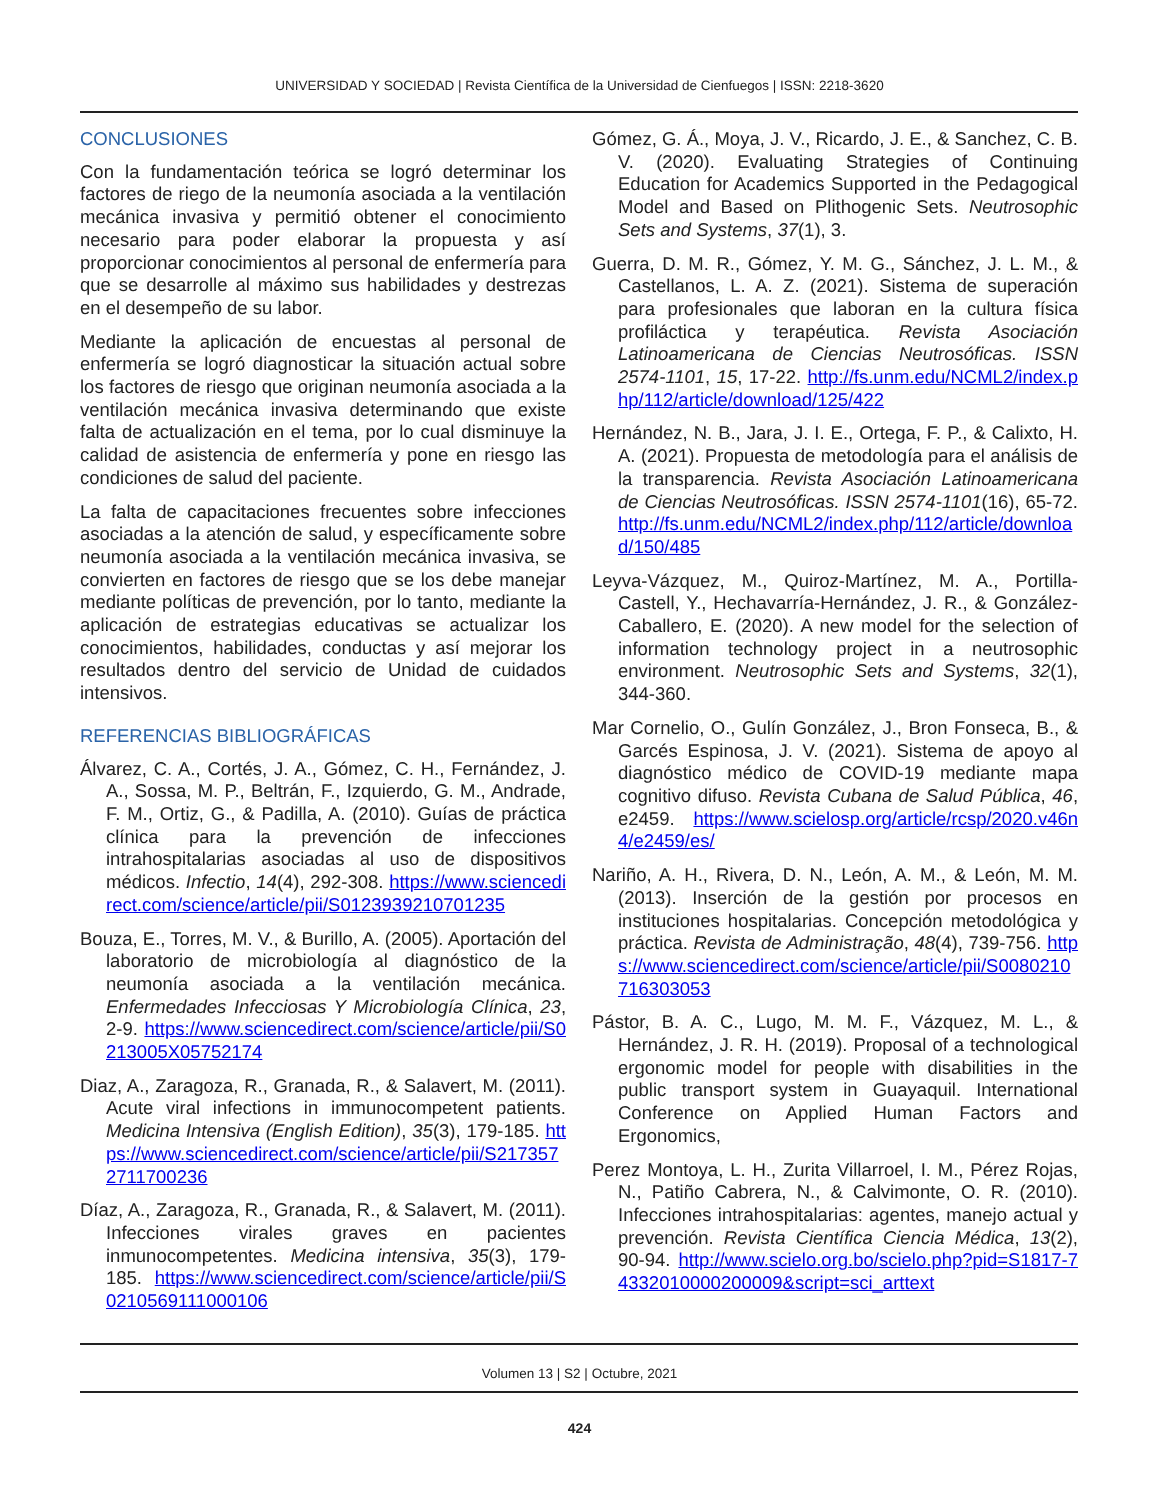UNIVERSIDAD Y SOCIEDAD | Revista Científica de la Universidad de Cienfuegos | ISSN: 2218-3620
CONCLUSIONES
Con la fundamentación teórica se logró determinar los factores de riego de la neumonía asociada a la ventilación mecánica invasiva y permitió obtener el conocimiento necesario para poder elaborar la propuesta y así proporcionar conocimientos al personal de enfermería para que se desarrolle al máximo sus habilidades y destrezas en el desempeño de su labor.
Mediante la aplicación de encuestas al personal de enfermería se logró diagnosticar la situación actual sobre los factores de riesgo que originan neumonía asociada a la ventilación mecánica invasiva determinando que existe falta de actualización en el tema, por lo cual disminuye la calidad de asistencia de enfermería y pone en riesgo las condiciones de salud del paciente.
La falta de capacitaciones frecuentes sobre infecciones asociadas a la atención de salud, y específicamente sobre neumonía asociada a la ventilación mecánica invasiva, se convierten en factores de riesgo que se los debe manejar mediante políticas de prevención, por lo tanto, mediante la aplicación de estrategias educativas se actualizar los conocimientos, habilidades, conductas y así mejorar los resultados dentro del servicio de Unidad de cuidados intensivos.
REFERENCIAS BIBLIOGRÁFICAS
Álvarez, C. A., Cortés, J. A., Gómez, C. H., Fernández, J. A., Sossa, M. P., Beltrán, F., Izquierdo, G. M., Andrade, F. M., Ortiz, G., & Padilla, A. (2010). Guías de práctica clínica para la prevención de infecciones intrahospitalarias asociadas al uso de dispositivos médicos. Infectio, 14(4), 292-308. https://www.sciencedirect.com/science/article/pii/S0123939210701235
Bouza, E., Torres, M. V., & Burillo, A. (2005). Aportación del laboratorio de microbiología al diagnóstico de la neumonía asociada a la ventilación mecánica. Enfermedades Infecciosas Y Microbiología Clínica, 23, 2-9. https://www.sciencedirect.com/science/article/pii/S0213005X05752174
Diaz, A., Zaragoza, R., Granada, R., & Salavert, M. (2011). Acute viral infections in immunocompetent patients. Medicina Intensiva (English Edition), 35(3), 179-185. https://www.sciencedirect.com/science/article/pii/S2173572711700236
Díaz, A., Zaragoza, R., Granada, R., & Salavert, M. (2011). Infecciones virales graves en pacientes inmunocompetentes. Medicina intensiva, 35(3), 179-185. https://www.sciencedirect.com/science/article/pii/S0210569111000106
Gómez, G. Á., Moya, J. V., Ricardo, J. E., & Sanchez, C. B. V. (2020). Evaluating Strategies of Continuing Education for Academics Supported in the Pedagogical Model and Based on Plithogenic Sets. Neutrosophic Sets and Systems, 37(1), 3.
Guerra, D. M. R., Gómez, Y. M. G., Sánchez, J. L. M., & Castellanos, L. A. Z. (2021). Sistema de superación para profesionales que laboran en la cultura física profiláctica y terapéutica. Revista Asociación Latinoamericana de Ciencias Neutrosóficas. ISSN 2574-1101, 15, 17-22. http://fs.unm.edu/NCML2/index.php/112/article/download/125/422
Hernández, N. B., Jara, J. I. E., Ortega, F. P., & Calixto, H. A. (2021). Propuesta de metodología para el análisis de la transparencia. Revista Asociación Latinoamericana de Ciencias Neutrosóficas. ISSN 2574-1101(16), 65-72. http://fs.unm.edu/NCML2/index.php/112/article/download/150/485
Leyva-Vázquez, M., Quiroz-Martínez, M. A., Portilla-Castell, Y., Hechavarría-Hernández, J. R., & González-Caballero, E. (2020). A new model for the selection of information technology project in a neutrosophic environment. Neutrosophic Sets and Systems, 32(1), 344-360.
Mar Cornelio, O., Gulín González, J., Bron Fonseca, B., & Garcés Espinosa, J. V. (2021). Sistema de apoyo al diagnóstico médico de COVID-19 mediante mapa cognitivo difuso. Revista Cubana de Salud Pública, 46, e2459. https://www.scielosp.org/article/rcsp/2020.v46n4/e2459/es/
Nariño, A. H., Rivera, D. N., León, A. M., & León, M. M. (2013). Inserción de la gestión por procesos en instituciones hospitalarias. Concepción metodológica y práctica. Revista de Administração, 48(4), 739-756. https://www.sciencedirect.com/science/article/pii/S0080210716303053
Pástor, B. A. C., Lugo, M. M. F., Vázquez, M. L., & Hernández, J. R. H. (2019). Proposal of a technological ergonomic model for people with disabilities in the public transport system in Guayaquil. International Conference on Applied Human Factors and Ergonomics,
Perez Montoya, L. H., Zurita Villarroel, I. M., Pérez Rojas, N., Patiño Cabrera, N., & Calvimonte, O. R. (2010). Infecciones intrahospitalarias: agentes, manejo actual y prevención. Revista Científica Ciencia Médica, 13(2), 90-94. http://www.scielo.org.bo/scielo.php?pid=S1817-74332010000200009&script=sci_arttext
Volumen 13 | S2 | Octubre, 2021
424